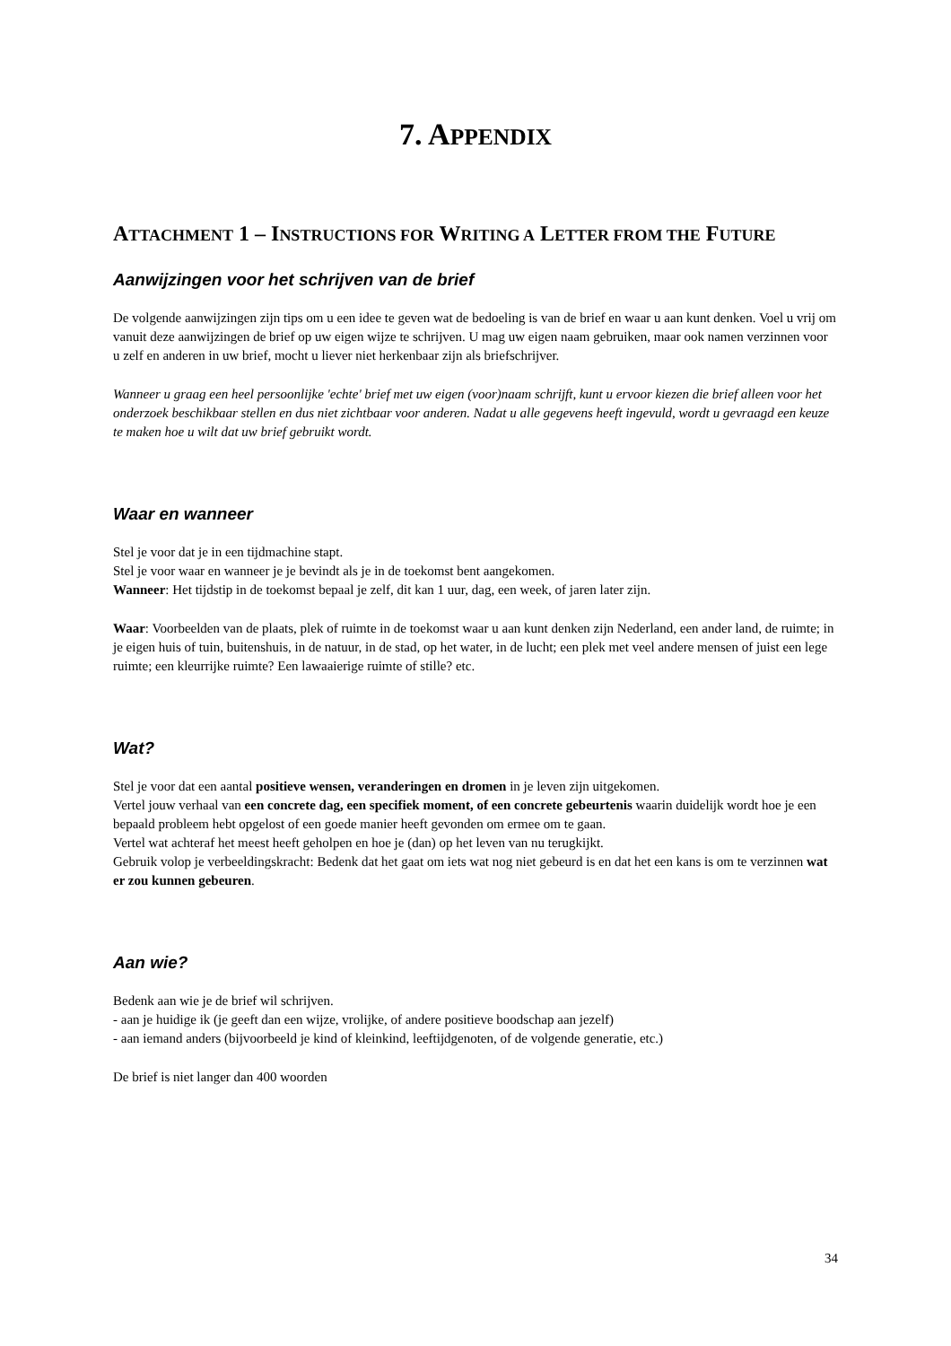7. APPENDIX
ATTACHMENT 1 – INSTRUCTIONS FOR WRITING A LETTER FROM THE FUTURE
Aanwijzingen voor het schrijven van de brief
De volgende aanwijzingen zijn tips om u een idee te geven wat de bedoeling is van de brief en waar u aan kunt denken. Voel u vrij om vanuit deze aanwijzingen de brief op uw eigen wijze te schrijven. U mag uw eigen naam gebruiken, maar ook namen verzinnen voor u zelf en anderen in uw brief, mocht u liever niet herkenbaar zijn als briefschrijver.
Wanneer u graag een heel persoonlijke 'echte' brief met uw eigen (voor)naam schrijft, kunt u ervoor kiezen die brief alleen voor het onderzoek beschikbaar stellen en dus niet zichtbaar voor anderen. Nadat u alle gegevens heeft ingevuld, wordt u gevraagd een keuze te maken hoe u wilt dat uw brief gebruikt wordt.
Waar en wanneer
Stel je voor dat je in een tijdmachine stapt.
Stel je voor waar en wanneer je je bevindt als je in de toekomst bent aangekomen.
Wanneer: Het tijdstip in de toekomst bepaal je zelf, dit kan 1 uur, dag, een week, of jaren later zijn.
Waar: Voorbeelden van de plaats, plek of ruimte in de toekomst waar u aan kunt denken zijn Nederland, een ander land, de ruimte; in je eigen huis of tuin, buitenshuis, in de natuur, in de stad, op het water, in de lucht; een plek met veel andere mensen of juist een lege ruimte; een kleurrijke ruimte? Een lawaaierige ruimte of stille? etc.
Wat?
Stel je voor dat een aantal positieve wensen, veranderingen en dromen in je leven zijn uitgekomen.
Vertel jouw verhaal van een concrete dag, een specifiek moment, of een concrete gebeurtenis waarin duidelijk wordt hoe je een bepaald probleem hebt opgelost of een goede manier heeft gevonden om ermee om te gaan.
Vertel wat achteraf het meest heeft geholpen en hoe je (dan) op het leven van nu terugkijkt.
Gebruik volop je verbeeldingskracht: Bedenk dat het gaat om iets wat nog niet gebeurd is en dat het een kans is om te verzinnen wat er zou kunnen gebeuren.
Aan wie?
Bedenk aan wie je de brief wil schrijven.
- aan je huidige ik (je geeft dan een wijze, vrolijke, of andere positieve boodschap aan jezelf)
- aan iemand anders (bijvoorbeeld je kind of kleinkind, leeftijdgenoten, of de volgende generatie, etc.)
De brief is niet langer dan 400 woorden
34